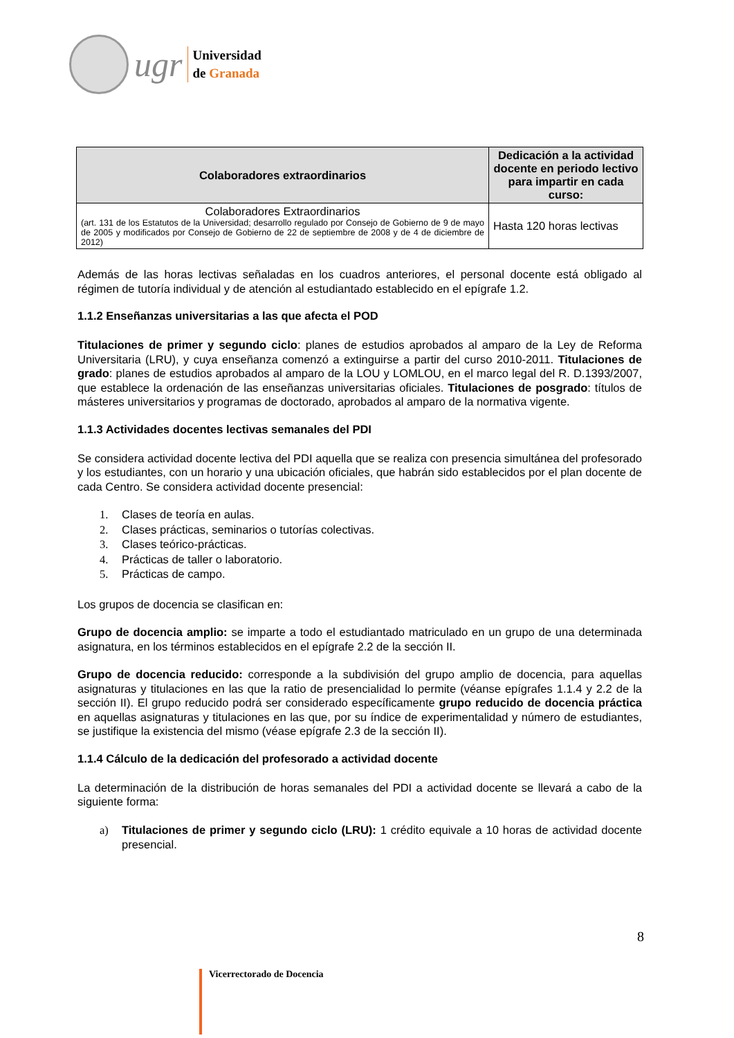ugr
Universidad
de Granada
| Colaboradores extraordinarios | Dedicación a la actividad docente en periodo lectivo para impartir en cada curso: |
| --- | --- |
| Colaboradores Extraordinarios (art. 131 de los Estatutos de la Universidad; desarrollo regulado por Consejo de Gobierno de 9 de mayo de 2005 y modificados por Consejo de Gobierno de 22 de septiembre de 2008 y de 4 de diciembre de 2012) | Hasta 120 horas lectivas |
Además de las horas lectivas señaladas en los cuadros anteriores, el personal docente está obligado al régimen de tutoría individual y de atención al estudiantado establecido en el epígrafe 1.2.
1.1.2 Enseñanzas universitarias a las que afecta el POD
Titulaciones de primer y segundo ciclo: planes de estudios aprobados al amparo de la Ley de Reforma Universitaria (LRU), y cuya enseñanza comenzó a extinguirse a partir del curso 2010-2011. Titulaciones de grado: planes de estudios aprobados al amparo de la LOU y LOMLOU, en el marco legal del R. D.1393/2007, que establece la ordenación de las enseñanzas universitarias oficiales. Titulaciones de posgrado: títulos de másteres universitarios y programas de doctorado, aprobados al amparo de la normativa vigente.
1.1.3 Actividades docentes lectivas semanales del PDI
Se considera actividad docente lectiva del PDI aquella que se realiza con presencia simultánea del profesorado y los estudiantes, con un horario y una ubicación oficiales, que habrán sido establecidos por el plan docente de cada Centro. Se considera actividad docente presencial:
1. Clases de teoría en aulas.
2. Clases prácticas, seminarios o tutorías colectivas.
3. Clases teórico-prácticas.
4. Prácticas de taller o laboratorio.
5. Prácticas de campo.
Los grupos de docencia se clasifican en:
Grupo de docencia amplio: se imparte a todo el estudiantado matriculado en un grupo de una determinada asignatura, en los términos establecidos en el epígrafe 2.2 de la sección II.
Grupo de docencia reducido: corresponde a la subdivisión del grupo amplio de docencia, para aquellas asignaturas y titulaciones en las que la ratio de presencialidad lo permite (véanse epígrafes 1.1.4 y 2.2 de la sección II). El grupo reducido podrá ser considerado específicamente grupo reducido de docencia práctica en aquellas asignaturas y titulaciones en las que, por su índice de experimentalidad y número de estudiantes, se justifique la existencia del mismo (véase epígrafe 2.3 de la sección II).
1.1.4 Cálculo de la dedicación del profesorado a actividad docente
La determinación de la distribución de horas semanales del PDI a actividad docente se llevará a cabo de la siguiente forma:
a) Titulaciones de primer y segundo ciclo (LRU): 1 crédito equivale a 10 horas de actividad docente presencial.
8
Vicerrectorado de Docencia